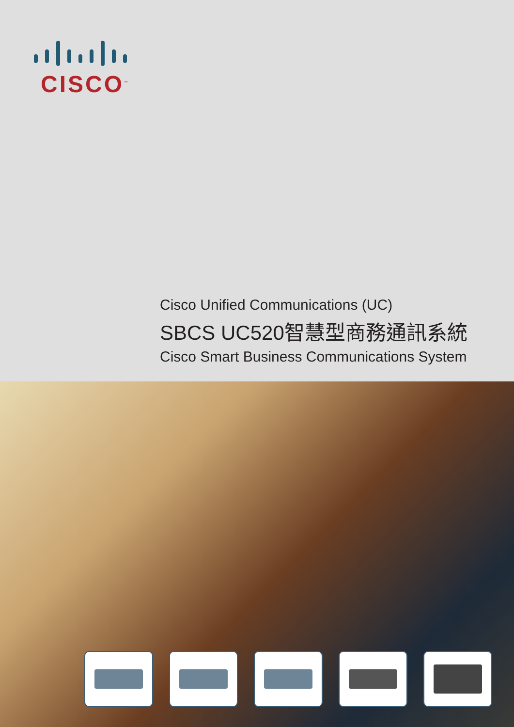CISCO<sup>™</sup>
Cisco Unified Communications (UC)
SBCS UC520智慧型商務通訊系統
Cisco Smart Business Communications System